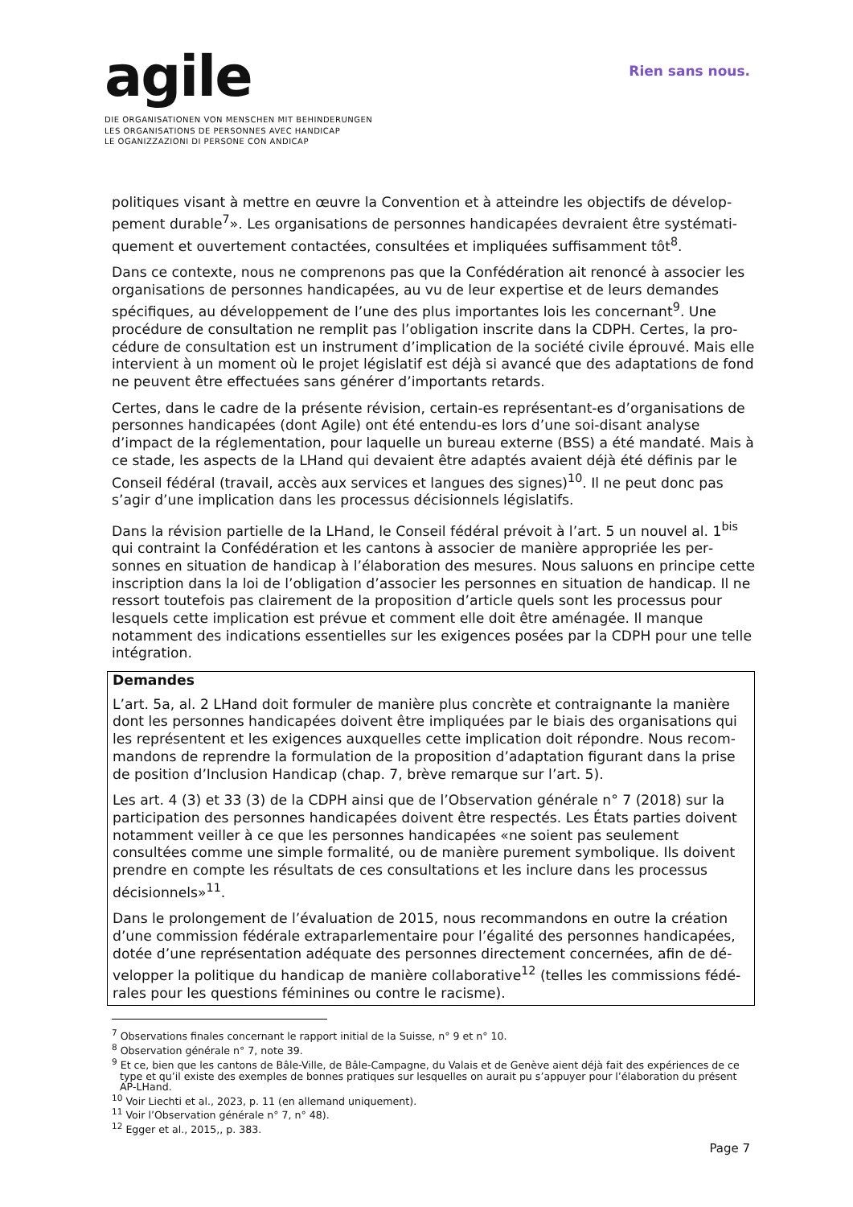agile
DIE ORGANISATIONEN VON MENSCHEN MIT BEHINDERUNGEN
LES ORGANISATIONS DE PERSONNES AVEC HANDICAP
LE OGANIZZAZIONI DI PERSONE CON ANDICAP
Rien sans nous.
politiques visant à mettre en œuvre la Convention et à atteindre les objectifs de dévelop­pement durable<sup>7</sup>». Les organisations de personnes handicapées devraient être systémati­quement et ouvertement contactées, consultées et impliquées suffisamment tôt<sup>8</sup>.
Dans ce contexte, nous ne comprenons pas que la Confédération ait renoncé à associer les organisations de personnes handicapées, au vu de leur expertise et de leurs demandes spécifiques, au développement de l’une des plus importantes lois les concernant<sup>9</sup>. Une procédure de consultation ne remplit pas l’obligation inscrite dans la CDPH. Certes, la pro­cédure de consultation est un instrument d’implication de la société civile éprouvé. Mais elle intervient à un moment où le projet législatif est déjà si avancé que des adaptations de fond ne peuvent être effectuées sans générer d’importants retards.
Certes, dans le cadre de la présente révision, certain-es représentant-es d’organisations de personnes handicapées (dont Agile) ont été entendu-es lors d’une soi-disant analyse d’impact de la réglementation, pour laquelle un bureau externe (BSS) a été mandaté. Mais à ce stade, les aspects de la LHand qui devaient être adaptés avaient déjà été définis par le Conseil fédéral (travail, accès aux services et langues des signes)<sup>10</sup>. Il ne peut donc pas s’agir d’une implication dans les processus décisionnels législatifs.
Dans la révision partielle de la LHand, le Conseil fédéral prévoit à l’art. 5 un nouvel al. 1<sup>bis</sup> qui contraint la Confédération et les cantons à associer de manière appropriée les per­sonnes en situation de handicap à l’élaboration des mesures. Nous saluons en principe cette inscription dans la loi de l’obligation d’associer les personnes en situation de handi­cap. Il ne ressort toutefois pas clairement de la proposition d’article quels sont les pro­cessus pour lesquels cette implication est prévue et comment elle doit être aménagée. Il manque notamment des indications essentielles sur les exigences posées par la CDPH pour une telle intégration.
Demandes
L’art. 5a, al. 2 LHand doit formuler de manière plus concrète et contraignante la manière dont les personnes handicapées doivent être impliquées par le biais des organisations qui les représentent et les exigences auxquelles cette implication doit répondre. Nous recom­mandons de reprendre la formulation de la proposition d’adaptation figurant dans la prise de position d’Inclusion Handicap (chap. 7, brève remarque sur l’art. 5).
Les art. 4 (3) et 33 (3) de la CDPH ainsi que de l’Observation générale n° 7 (2018) sur la participation des personnes handicapées doivent être respectés. Les États parties doi­vent notamment veiller à ce que les personnes handicapées «ne soient pas seulement consultées comme une simple formalité, ou de manière purement symbolique. Ils doivent prendre en compte les résultats de ces consultations et les inclure dans les processus décisionnels»<sup>11</sup>.
Dans le prolongement de l’évaluation de 2015, nous recommandons en outre la création d’une commission fédérale extraparlementaire pour l’égalité des personnes handicapées, dotée d’une représentation adéquate des personnes directement concernées, afin de dé­velopper la politique du handicap de manière collaborative<sup>12</sup> (telles les commissions fédé­rales pour les questions féminines ou contre le racisme).
<sup>7</sup> Observations finales concernant le rapport initial de la Suisse, n° 9 et n° 10.
<sup>8</sup> Observation générale n° 7, note 39.
<sup>9</sup> Et ce, bien que les cantons de Bâle-Ville, de Bâle-Campagne, du Valais et de Genève aient déjà fait des expériences de ce type et qu’il existe des exemples de bonnes pratiques sur lesquelles on aurait pu s’appuyer pour l’élaboration du présent AP-LHand.
<sup>10</sup> Voir Liechti et al., 2023, p. 11 (en allemand uniquement).
<sup>11</sup> Voir l’Observation générale n° 7, n° 48).
<sup>12</sup> Egger et al., 2015,, p. 383.
Page 7